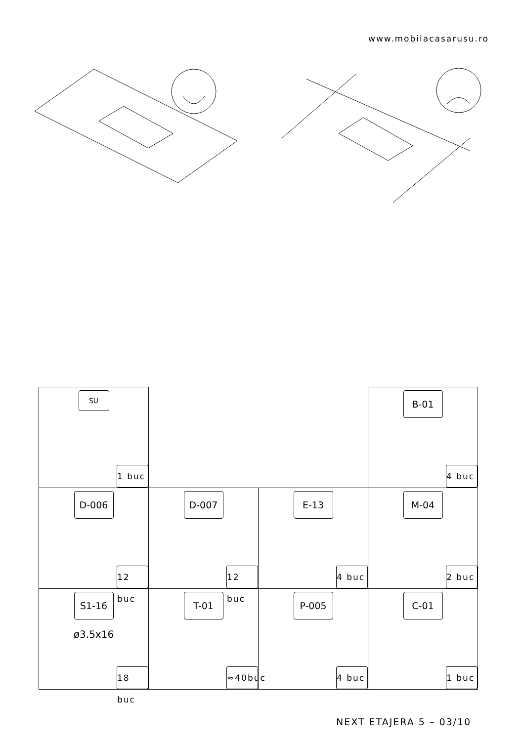www.mobilacasarusu.ro
| SU 1 buc | | | B-01 4 buc |
| D-006 12 buc | D-007 12 buc | E-13 4 buc | M-04 2 buc |
| S1-16 ø3.5x16 18 buc | T-01 ≈40buc | P-005 4 buc | C-01 1 buc |
NEXT ETAJERA 5 – 03/10